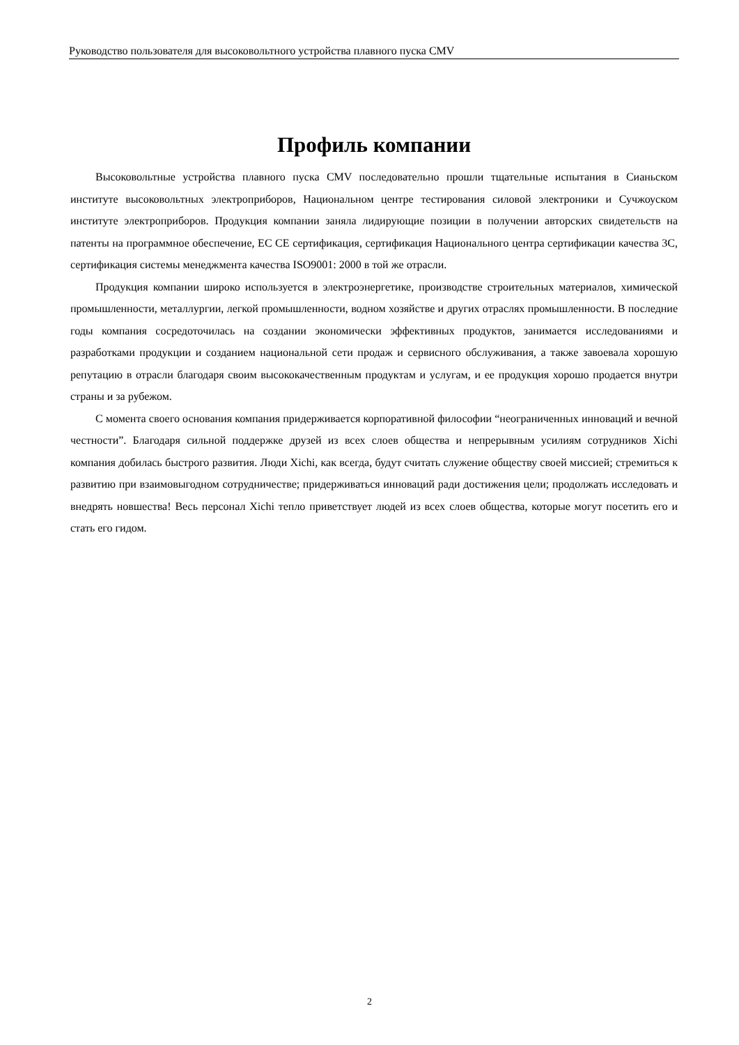Руководство пользователя для высоковольтного устройства плавного пуска CMV
Профиль компании
Высоковольтные устройства плавного пуска CMV последовательно прошли тщательные испытания в Сианьском институте высоковольтных электроприборов, Национальном центре тестирования силовой электроники и Сучжоуском институте электроприборов. Продукция компании заняла лидирующие позиции в получении авторских свидетельств на патенты на программное обеспечение, EC CE сертификация, сертификация Национального центра сертификации качества 3C, сертификация системы менеджмента качества ISO9001: 2000 в той же отрасли.
Продукция компании широко используется в электроэнергетике, производстве строительных материалов, химической промышленности, металлургии, легкой промышленности, водном хозяйстве и других отраслях промышленности. В последние годы компания сосредоточилась на создании экономически эффективных продуктов, занимается исследованиями и разработками продукции и созданием национальной сети продаж и сервисного обслуживания, а также завоевала хорошую репутацию в отрасли благодаря своим высококачественным продуктам и услугам, и ее продукция хорошо продается внутри страны и за рубежом.
С момента своего основания компания придерживается корпоративной философии “неограниченных инноваций и вечной честности”. Благодаря сильной поддержке друзей из всех слоев общества и непрерывным усилиям сотрудников Xichi компания добилась быстрого развития. Люди Xichi, как всегда, будут считать служение обществу своей миссией; стремиться к развитию при взаимовыгодном сотрудничестве; придерживаться инноваций ради достижения цели; продолжать исследовать и внедрять новшества! Весь персонал Xichi тепло приветствует людей из всех слоев общества, которые могут посетить его и стать его гидом.
2